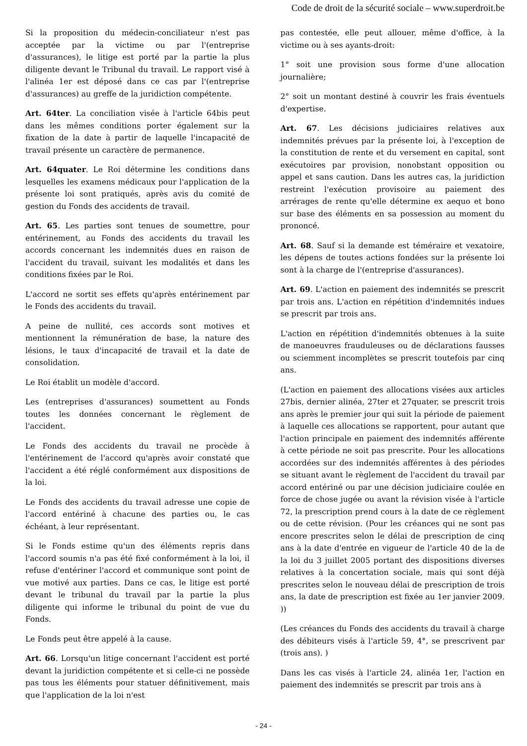Code de droit de la sécurité sociale – www.superdroit.be
Si la proposition du médecin-conciliateur n'est pas acceptée par la victime ou par l'(entreprise d'assurances), le litige est porté par la partie la plus diligente devant le Tribunal du travail. Le rapport visé à l'alinéa 1er est déposé dans ce cas par l'(entreprise d'assurances) au greffe de la juridiction compétente.
Art. 64ter. La conciliation visée à l'article 64bis peut dans les mêmes conditions porter également sur la fixation de la date à partir de laquelle l'incapacité de travail présente un caractère de permanence.
Art. 64quater. Le Roi détermine les conditions dans lesquelles les examens médicaux pour l'application de la présente loi sont pratiqués, après avis du comité de gestion du Fonds des accidents de travail.
Art. 65. Les parties sont tenues de soumettre, pour entérinement, au Fonds des accidents du travail les accords concernant les indemnités dues en raison de l'accident du travail, suivant les modalités et dans les conditions fixées par le Roi.
L'accord ne sortit ses effets qu'après entérinement par le Fonds des accidents du travail.
A peine de nullité, ces accords sont motives et mentionnent la rémunération de base, la nature des lésions, le taux d'incapacité de travail et la date de consolidation.
Le Roi établit un modèle d'accord.
Les (entreprises d'assurances) soumettent au Fonds toutes les données concernant le règlement de l'accident.
Le Fonds des accidents du travail ne procède à l'entérinement de l'accord qu'après avoir constaté que l'accident a été réglé conformément aux dispositions de la loi.
Le Fonds des accidents du travail adresse une copie de l'accord entériné à chacune des parties ou, le cas échéant, à leur représentant.
Si le Fonds estime qu'un des éléments repris dans l'accord soumis n'a pas été fixé conformément à la loi, il refuse d'entériner l'accord et communique sont point de vue motivé aux parties. Dans ce cas, le litige est porté devant le tribunal du travail par la partie la plus diligente qui informe le tribunal du point de vue du Fonds.
Le Fonds peut être appelé à la cause.
Art. 66. Lorsqu'un litige concernant l'accident est porté devant la juridiction compétente et si celle-ci ne possède pas tous les éléments pour statuer définitivement, mais que l'application de la loi n'est
pas contestée, elle peut allouer, même d'office, à la victime ou à ses ayants-droit:
1° soit une provision sous forme d'une allocation journalière;
2° soit un montant destiné à couvrir les frais éventuels d'expertise.
Art. 67. Les décisions judiciaires relatives aux indemnités prévues par la présente loi, à l'exception de la constitution de rente et du versement en capital, sont exécutoires par provision, nonobstant opposition ou appel et sans caution. Dans les autres cas, la juridiction restreint l'exécution provisoire au paiement des arrérages de rente qu'elle détermine ex aequo et bono sur base des éléments en sa possession au moment du prononcé.
Art. 68. Sauf si la demande est téméraire et vexatoire, les dépens de toutes actions fondées sur la présente loi sont à la charge de l'(entreprise d'assurances).
Art. 69. L'action en paiement des indemnités se prescrit par trois ans. L'action en répétition d'indemnités indues se prescrit par trois ans.
L'action en répétition d'indemnités obtenues à la suite de manoeuvres frauduleuses ou de déclarations fausses ou sciemment incomplètes se prescrit toutefois par cinq ans.
(L'action en paiement des allocations visées aux articles 27bis, dernier alinéa, 27ter et 27quater, se prescrit trois ans après le premier jour qui suit la période de paiement à laquelle ces allocations se rapportent, pour autant que l'action principale en paiement des indemnités afférente à cette période ne soit pas prescrite. Pour les allocations accordées sur des indemnités afférentes à des périodes se situant avant le règlement de l'accident du travail par accord entériné ou par une décision judiciaire coulée en force de chose jugée ou avant la révision visée à l'article 72, la prescription prend cours à la date de ce règlement ou de cette révision. (Pour les créances qui ne sont pas encore prescrites selon le délai de prescription de cinq ans à la date d'entrée en vigueur de l'article 40 de la de la loi du 3 juillet 2005 portant des dispositions diverses relatives à la concertation sociale, mais qui sont déjà prescrites selon le nouveau délai de prescription de trois ans, la date de prescription est fixée au 1er janvier 2009. ))
(Les créances du Fonds des accidents du travail à charge des débiteurs visés à l'article 59, 4°, se prescrivent par (trois ans). )
Dans les cas visés à l'article 24, alinéa 1er, l'action en paiement des indemnités se prescrit par trois ans à
- 24 -